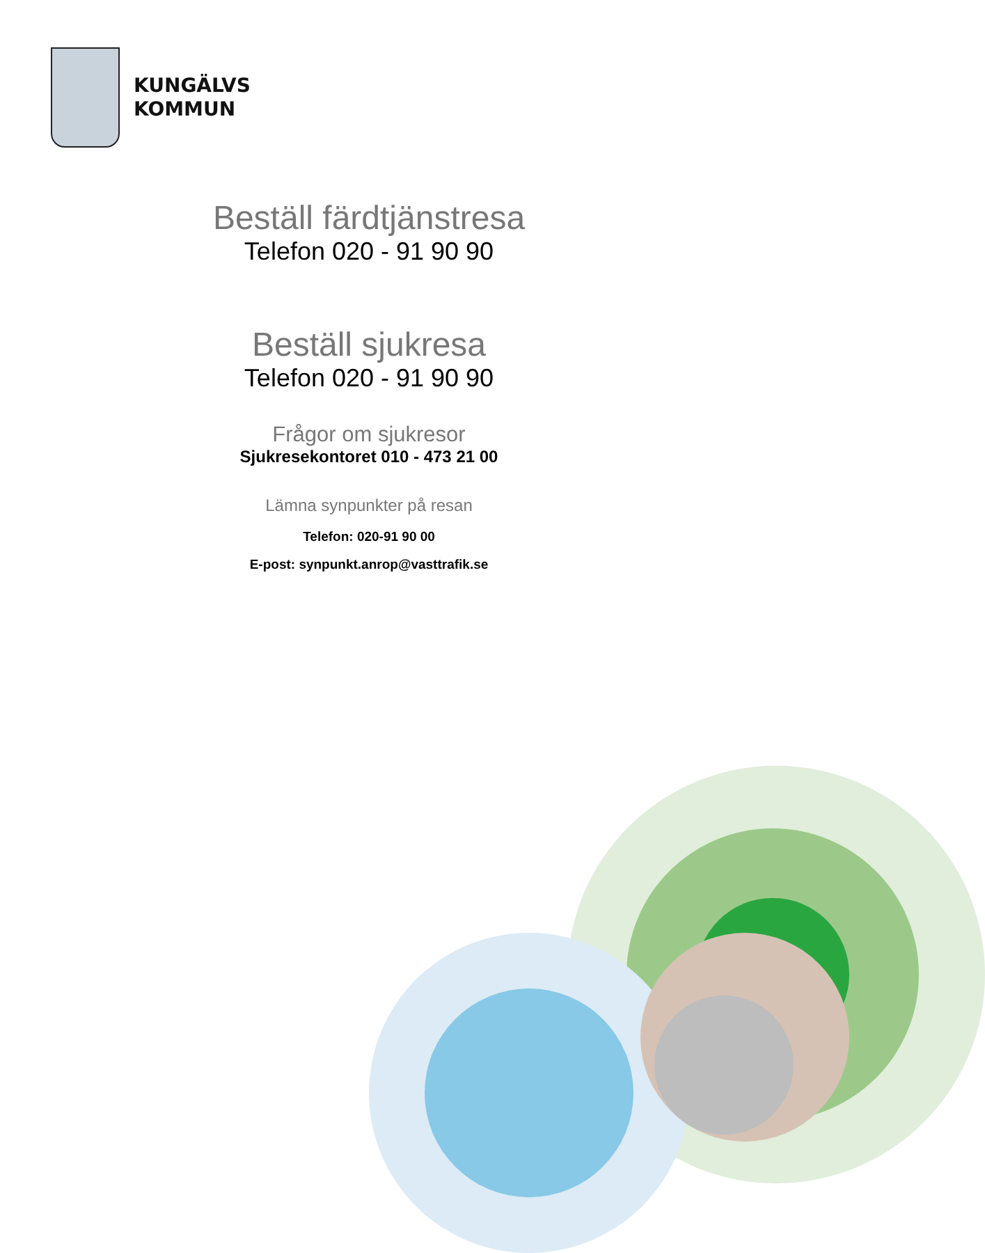KUNGÄLVS
KOMMUN
Beställ färdtjänstresa
Telefon 020 - 91 90 90
Beställ sjukresa
Telefon 020 - 91 90 90
Frågor om sjukresor
Sjukresekontoret 010 - 473 21 00
Lämna synpunkter på resan
Telefon: 020-91 90 00
E-post: synpunkt.anrop@vasttrafik.se